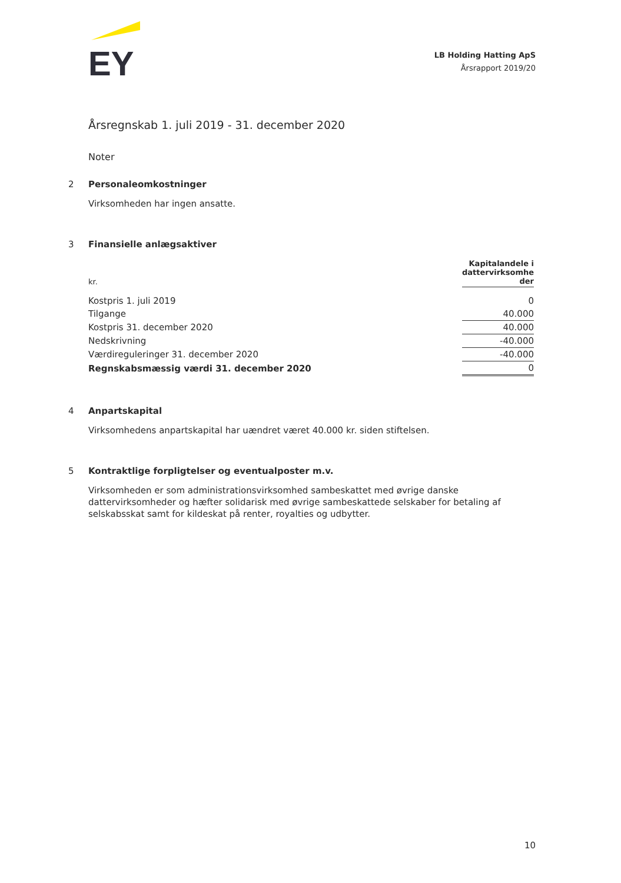EY
LB Holding Hatting ApS
Årsrapport 2019/20
Årsregnskab 1. juli 2019 - 31. december 2020
Noter
2 Personaleomkostninger
Virksomheden har ingen ansatte.
3 Finansielle anlægsaktiver
| kr. | Kapitalandele i dattervirksomhe der |
| Kostpris 1. juli 2019 | 0 |
| Tilgange | 40.000 |
| Kostpris 31. december 2020 | 40.000 |
| Nedskrivning | -40.000 |
| Værdireguleringer 31. december 2020 | -40.000 |
| Regnskabsmæssig værdi 31. december 2020 | 0 |
4 Anpartskapital
Virksomhedens anpartskapital har uændret været 40.000 kr. siden stiftelsen.
5 Kontraktlige forpligtelser og eventualposter m.v.
Virksomheden er som administrationsvirksomhed sambeskattet med øvrige danske dattervirksomheder og hæfter solidarisk med øvrige sambeskattede selskaber for betaling af selskabsskat samt for kildeskat på renter, royalties og udbytter.
10